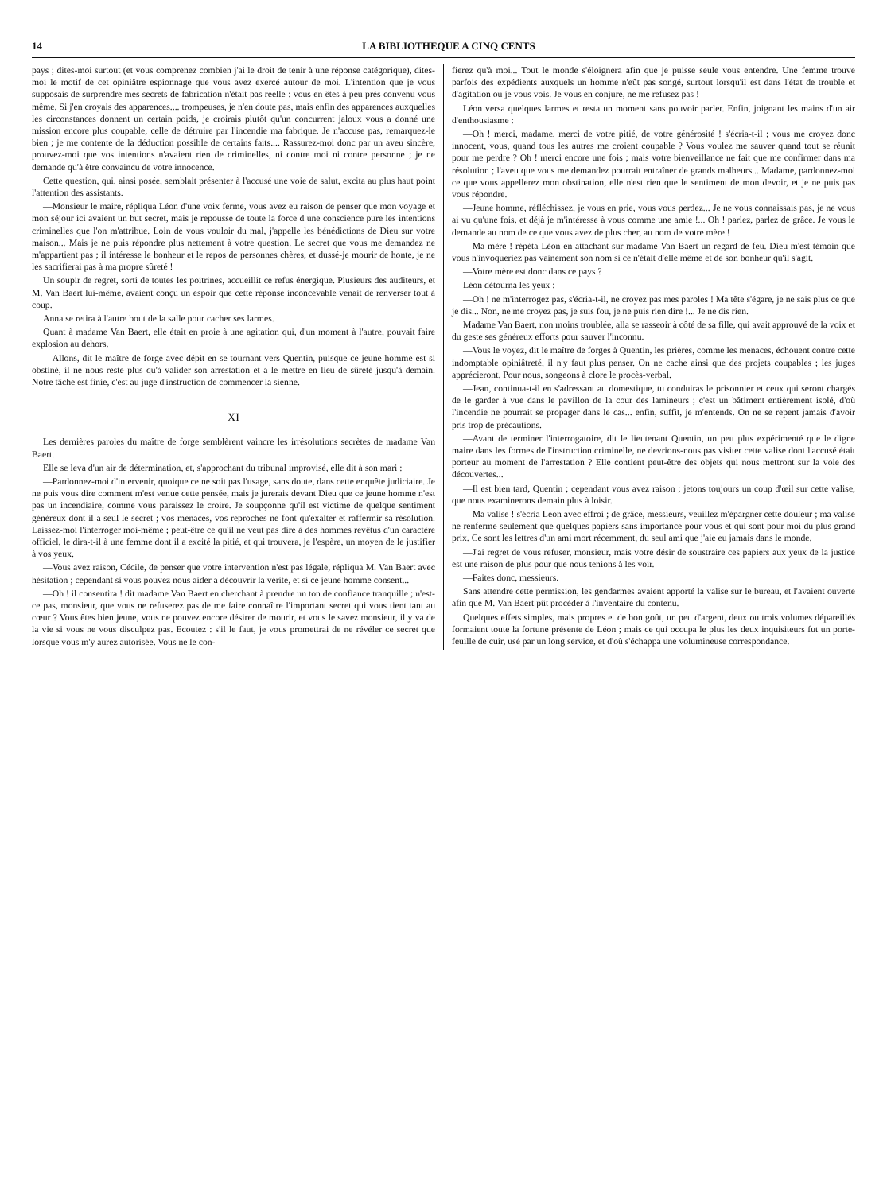14 LA BIBLIOTHEQUE A CINQ CENTS
pays ; dites-moi surtout (et vous comprenez combien j'ai le droit de tenir à une réponse catégorique), dites-moi le motif de cet opiniâtre espionnage que vous avez exercé autour de moi. L'intention que je vous supposais de surprendre mes secrets de fabrication n'était pas réelle : vous en êtes à peu près convenu vous même. Si j'en croyais des apparences.... trompeuses, je n'en doute pas, mais enfin des apparences auxquelles les circonstances donnent un certain poids, je croirais plutôt qu'un concurrent jaloux vous a donné une mission encore plus coupable, celle de détruire par l'incendie ma fabrique. Je n'accuse pas, remarquez-le bien ; je me contente de la déduction possible de certains faits.... Rassurez-moi donc par un aveu sincère, prouvez-moi que vos intentions n'avaient rien de criminelles, ni contre moi ni contre personne ; je ne demande qu'à être convaincu de votre innocence.
Cette question, qui, ainsi posée, semblait présenter à l'accusé une voie de salut, excita au plus haut point l'attention des assistants.
—Monsieur le maire, répliqua Léon d'une voix ferme, vous avez eu raison de penser que mon voyage et mon séjour ici avaient un but secret, mais je repousse de toute la force d une conscience pure les intentions criminelles que l'on m'attribue. Loin de vous vouloir du mal, j'appelle les bénédictions de Dieu sur votre maison... Mais je ne puis répondre plus nettement à votre question. Le secret que vous me demandez ne m'appartient pas ; il intéresse le bonheur et le repos de personnes chères, et dussé-je mourir de honte, je ne les sacrifierai pas à ma propre sûreté !
Un soupir de regret, sorti de toutes les poitrines, accueillit ce refus énergique. Plusieurs des auditeurs, et M. Van Baert lui-même, avaient conçu un espoir que cette réponse inconcevable venait de renverser tout à coup.
Anna se retira à l'autre bout de la salle pour cacher ses larmes.
Quant à madame Van Baert, elle était en proie à une agitation qui, d'un moment à l'autre, pouvait faire explosion au dehors.
—Allons, dit le maître de forge avec dépit en se tournant vers Quentin, puisque ce jeune homme est si obstiné, il ne nous reste plus qu'à valider son arrestation et à le mettre en lieu de sûreté jusqu'à demain. Notre tâche est finie, c'est au juge d'instruction de commencer la sienne.
XI
Les dernières paroles du maître de forge semblèrent vaincre les irrésolutions secrètes de madame Van Baert.
Elle se leva d'un air de détermination, et, s'approchant du tribunal improvisé, elle dit à son mari :
—Pardonnez-moi d'intervenir, quoique ce ne soit pas l'usage, sans doute, dans cette enquête judiciaire. Je ne puis vous dire comment m'est venue cette pensée, mais je jurerais devant Dieu que ce jeune homme n'est pas un incendiaire, comme vous paraissez le croire. Je soupçonne qu'il est victime de quelque sentiment généreux dont il a seul le secret ; vos menaces, vos reproches ne font qu'exalter et raffermir sa résolution. Laissez-moi l'interroger moi-même ; peut-être ce qu'il ne veut pas dire à des hommes revêtus d'un caractère officiel, le dira-t-il à une femme dont il a excité la pitié, et qui trouvera, je l'espère, un moyen de le justifier à vos yeux.
—Vous avez raison, Cécile, de penser que votre intervention n'est pas légale, répliqua M. Van Baert avec hésitation ; cependant si vous pouvez nous aider à découvrir la vérité, et si ce jeune homme consent...
—Oh ! il consentira ! dit madame Van Baert en cherchant à prendre un ton de confiance tranquille ; n'est-ce pas, monsieur, que vous ne refuserez pas de me faire connaître l'important secret qui vous tient tant au cœur ? Vous êtes bien jeune, vous ne pouvez encore désirer de mourir, et vous le savez monsieur, il y va de la vie si vous ne vous disculpez pas. Ecoutez : s'il le faut, je vous promettrai de ne révéler ce secret que lorsque vous m'y aurez autorisée. Vous ne le con-
fierez qu'à moi... Tout le monde s'éloignera afin que je puisse seule vous entendre. Une femme trouve parfois des expédients auxquels un homme n'eût pas songé, surtout lorsqu'il est dans l'état de trouble et d'agitation où je vous vois. Je vous en conjure, ne me refusez pas !
Léon versa quelques larmes et resta un moment sans pouvoir parler. Enfin, joignant les mains d'un air d'enthousiasme :
—Oh ! merci, madame, merci de votre pitié, de votre générosité ! s'écria-t-il ; vous me croyez donc innocent, vous, quand tous les autres me croient coupable ? Vous voulez me sauver quand tout se réunit pour me perdre ? Oh ! merci encore une fois ; mais votre bienveillance ne fait que me confirmer dans ma résolution ; l'aveu que vous me demandez pourrait entraîner de grands malheurs... Madame, pardonnez-moi ce que vous appellerez mon obstination, elle n'est rien que le sentiment de mon devoir, et je ne puis pas vous répondre.
—Jeune homme, réfléchissez, je vous en prie, vous vous perdez... Je ne vous connaissais pas, je ne vous ai vu qu'une fois, et déjà je m'intéresse à vous comme une amie !... Oh ! parlez, parlez de grâce. Je vous le demande au nom de ce que vous avez de plus cher, au nom de votre mère !
—Ma mère ! répéta Léon en attachant sur madame Van Baert un regard de feu. Dieu m'est témoin que vous n'invoqueriez pas vainement son nom si ce n'était d'elle même et de son bonheur qu'il s'agit.
—Votre mère est donc dans ce pays ?
Léon détourna les yeux :
—Oh ! ne m'interrogez pas, s'écria-t-il, ne croyez pas mes paroles ! Ma tête s'égare, je ne sais plus ce que je dis... Non, ne me croyez pas, je suis fou, je ne puis rien dire !... Je ne dis rien.
Madame Van Baert, non moins troublée, alla se rasseoir à côté de sa fille, qui avait approuvé de la voix et du geste ses généreux efforts pour sauver l'inconnu.
—Vous le voyez, dit le maître de forges à Quentin, les prières, comme les menaces, échouent contre cette indomptable opiniâtreté, il n'y faut plus penser. On ne cache ainsi que des projets coupables ; les juges apprécieront. Pour nous, songeons à clore le procès-verbal.
—Jean, continua-t-il en s'adressant au domestique, tu conduiras le prisonnier et ceux qui seront chargés de le garder à vue dans le pavillon de la cour des lamineurs ; c'est un bâtiment entièrement isolé, d'où l'incendie ne pourrait se propager dans le cas... enfin, suffit, je m'entends. On ne se repent jamais d'avoir pris trop de précautions.
—Avant de terminer l'interrogatoire, dit le lieutenant Quentin, un peu plus expérimenté que le digne maire dans les formes de l'instruction criminelle, ne devrions-nous pas visiter cette valise dont l'accusé était porteur au moment de l'arrestation ? Elle contient peut-être des objets qui nous mettront sur la voie des découvertes...
—Il est bien tard, Quentin ; cependant vous avez raison ; jetons toujours un coup d'œil sur cette valise, que nous examinerons demain plus à loisir.
—Ma valise ! s'écria Léon avec effroi ; de grâce, messieurs, veuillez m'épargner cette douleur ; ma valise ne renferme seulement que quelques papiers sans importance pour vous et qui sont pour moi du plus grand prix. Ce sont les lettres d'un ami mort récemment, du seul ami que j'aie eu jamais dans le monde.
—J'ai regret de vous refuser, monsieur, mais votre désir de soustraire ces papiers aux yeux de la justice est une raison de plus pour que nous tenions à les voir.
—Faites donc, messieurs.
Sans attendre cette permission, les gendarmes avaient apporté la valise sur le bureau, et l'avaient ouverte afin que M. Van Baert pût procéder à l'inventaire du contenu.
Quelques effets simples, mais propres et de bon goût, un peu d'argent, deux ou trois volumes dépareillés formaient toute la fortune présente de Léon ; mais ce qui occupa le plus les deux inquisiteurs fut un porte-feuille de cuir, usé par un long service, et d'où s'échappa une volumineuse correspondance.